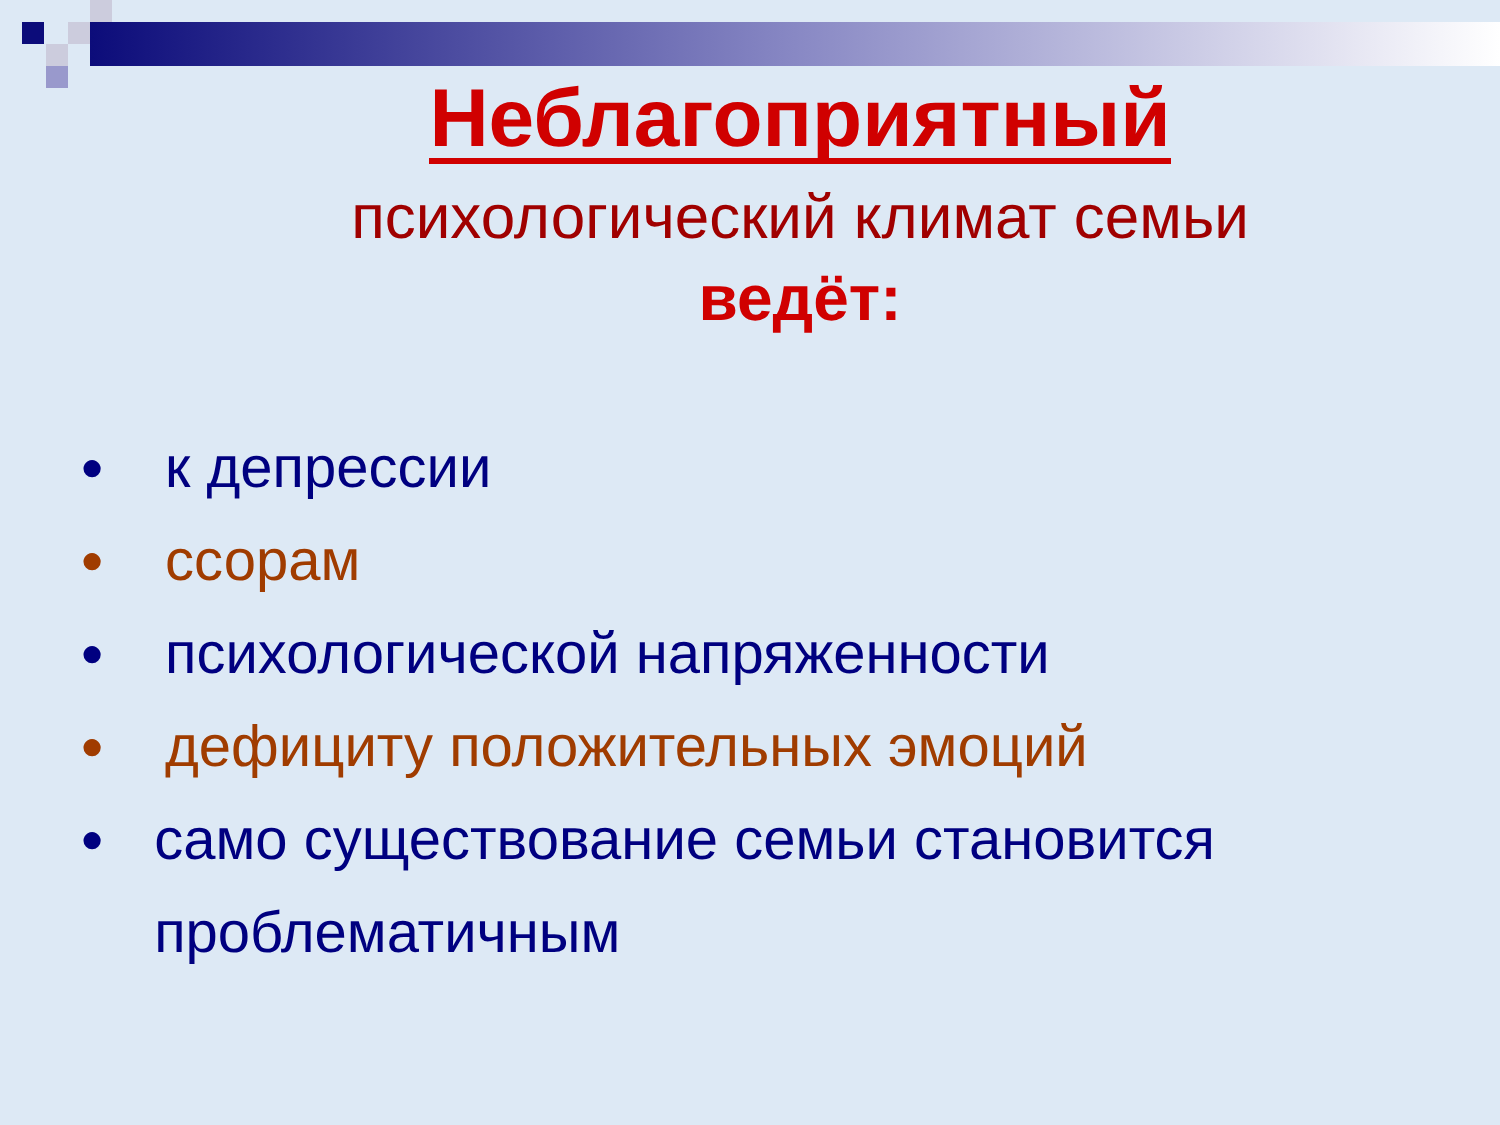Неблагоприятный
психологический климат семьи
ведёт:
● к депрессии
● ссорам
● психологической напряженности
● дефициту положительных эмоций
● само существование семьи становится проблематичным